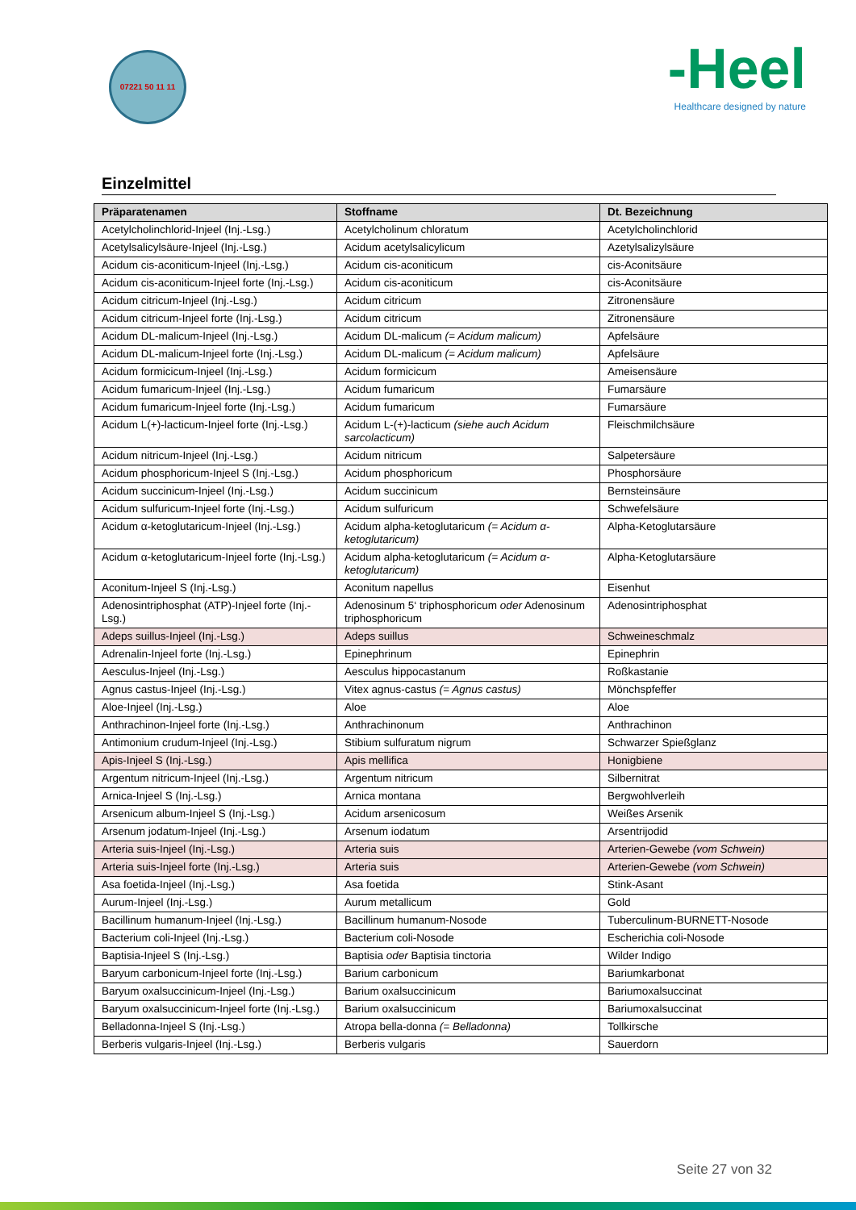07221 50 11 11
-Heel
Healthcare designed by nature
Einzelmittel
| Präparatenamen | Stoffname | Dt. Bezeichnung |
| --- | --- | --- |
| Acetylcholinchlorid-Injeel (Inj.-Lsg.) | Acetylcholinum chloratum | Acetylcholinchlorid |
| Acetylsalicylsäure-Injeel (Inj.-Lsg.) | Acidum acetylsalicylicum | Azetylsalizylsäure |
| Acidum cis-aconiticum-Injeel (Inj.-Lsg.) | Acidum cis-aconiticum | cis-Aconitsäure |
| Acidum cis-aconiticum-Injeel forte (Inj.-Lsg.) | Acidum cis-aconiticum | cis-Aconitsäure |
| Acidum citricum-Injeel (Inj.-Lsg.) | Acidum citricum | Zitronensäure |
| Acidum citricum-Injeel forte (Inj.-Lsg.) | Acidum citricum | Zitronensäure |
| Acidum DL-malicum-Injeel (Inj.-Lsg.) | Acidum DL-malicum (= Acidum malicum) | Apfelsäure |
| Acidum DL-malicum-Injeel forte (Inj.-Lsg.) | Acidum DL-malicum (= Acidum malicum) | Apfelsäure |
| Acidum formicicum-Injeel (Inj.-Lsg.) | Acidum formicicum | Ameisensäure |
| Acidum fumaricum-Injeel (Inj.-Lsg.) | Acidum fumaricum | Fumarsäure |
| Acidum fumaricum-Injeel forte (Inj.-Lsg.) | Acidum fumaricum | Fumarsäure |
| Acidum L(+)-lacticum-Injeel forte (Inj.-Lsg.) | Acidum L-(+)-lacticum (siehe auch Acidum sarcolacticum) | Fleischmilchsäure |
| Acidum nitricum-Injeel (Inj.-Lsg.) | Acidum nitricum | Salpetersäure |
| Acidum phosphoricum-Injeel S (Inj.-Lsg.) | Acidum phosphoricum | Phosphorsäure |
| Acidum succinicum-Injeel (Inj.-Lsg.) | Acidum succinicum | Bernsteinsäure |
| Acidum sulfuricum-Injeel forte (Inj.-Lsg.) | Acidum sulfuricum | Schwefelsäure |
| Acidum α-ketoglutaricum-Injeel (Inj.-Lsg.) | Acidum alpha-ketoglutaricum (= Acidum α-ketoglutaricum) | Alpha-Ketoglutarsäure |
| Acidum α-ketoglutaricum-Injeel forte (Inj.-Lsg.) | Acidum alpha-ketoglutaricum (= Acidum α-ketoglutaricum) | Alpha-Ketoglutarsäure |
| Aconitum-Injeel S (Inj.-Lsg.) | Aconitum napellus | Eisenhut |
| Adenosintriphosphat (ATP)-Injeel forte (Inj.-Lsg.) | Adenosinum 5‘ triphosphoricum oder Adenosinum triphosphoricum | Adenosintriphosphat |
| Adeps suillus-Injeel (Inj.-Lsg.) | Adeps suillus | Schweineschmalz |
| Adrenalin-Injeel forte (Inj.-Lsg.) | Epinephrinum | Epinephrin |
| Aesculus-Injeel (Inj.-Lsg.) | Aesculus hippocastanum | Roßkastanie |
| Agnus castus-Injeel (Inj.-Lsg.) | Vitex agnus-castus (= Agnus castus) | Mönchspfeffer |
| Aloe-Injeel (Inj.-Lsg.) | Aloe | Aloe |
| Anthrachinon-Injeel forte (Inj.-Lsg.) | Anthrachinonum | Anthrachinon |
| Antimonium crudum-Injeel (Inj.-Lsg.) | Stibium sulfuratum nigrum | Schwarzer Spießglanz |
| Apis-Injeel S (Inj.-Lsg.) | Apis mellifica | Honigbiene |
| Argentum nitricum-Injeel (Inj.-Lsg.) | Argentum nitricum | Silbernitrat |
| Arnica-Injeel S (Inj.-Lsg.) | Arnica montana | Bergwohlverleih |
| Arsenicum album-Injeel S (Inj.-Lsg.) | Acidum arsenicosum | Weißes Arsenik |
| Arsenum jodatum-Injeel (Inj.-Lsg.) | Arsenum iodatum | Arsentrijodid |
| Arteria suis-Injeel (Inj.-Lsg.) | Arteria suis | Arterien-Gewebe (vom Schwein) |
| Arteria suis-Injeel forte (Inj.-Lsg.) | Arteria suis | Arterien-Gewebe (vom Schwein) |
| Asa foetida-Injeel (Inj.-Lsg.) | Asa foetida | Stink-Asant |
| Aurum-Injeel (Inj.-Lsg.) | Aurum metallicum | Gold |
| Bacillinum humanum-Injeel (Inj.-Lsg.) | Bacillinum humanum-Nosode | Tuberculinum-BURNETT-Nosode |
| Bacterium coli-Injeel (Inj.-Lsg.) | Bacterium coli-Nosode | Escherichia coli-Nosode |
| Baptisia-Injeel S (Inj.-Lsg.) | Baptisia oder Baptisia tinctoria | Wilder Indigo |
| Baryum carbonicum-Injeel forte (Inj.-Lsg.) | Barium carbonicum | Bariumkarbonat |
| Baryum oxalsuccinicum-Injeel (Inj.-Lsg.) | Barium oxalsuccinicum | Bariumoxalsuccinat |
| Baryum oxalsuccinicum-Injeel forte (Inj.-Lsg.) | Barium oxalsuccinicum | Bariumoxalsuccinat |
| Belladonna-Injeel S (Inj.-Lsg.) | Atropa bella-donna (= Belladonna) | Tollkirsche |
| Berberis vulgaris-Injeel (Inj.-Lsg.) | Berberis vulgaris | Sauerdorn |
Seite 27 von 32